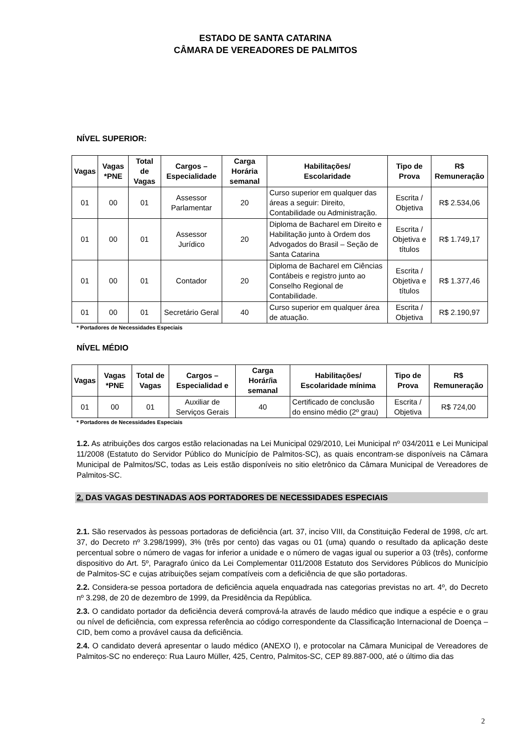ESTADO DE SANTA CATARINA
CÂMARA DE VEREADORES DE PALMITOS
NÍVEL SUPERIOR:
| Vagas | Vagas *PNE | Total de Vagas | Cargos – Especialidade | Carga Horária semanal | Habilitações/ Escolaridade | Tipo de Prova | R$ Remuneração |
| --- | --- | --- | --- | --- | --- | --- | --- |
| 01 | 00 | 01 | Assessor Parlamentar | 20 | Curso superior em qualquer das áreas a seguir: Direito, Contabilidade ou Administração. | Escrita / Objetiva | R$ 2.534,06 |
| 01 | 00 | 01 | Assessor Jurídico | 20 | Diploma de Bacharel em Direito e Habilitação junto à Ordem dos Advogados do Brasil – Seção de Santa Catarina | Escrita / Objetiva e títulos | R$ 1.749,17 |
| 01 | 00 | 01 | Contador | 20 | Diploma de Bacharel em Ciências Contábeis e registro junto ao Conselho Regional de Contabilidade. | Escrita / Objetiva e títulos | R$ 1.377,46 |
| 01 | 00 | 01 | Secretário Geral | 40 | Curso superior em qualquer área de atuação. | Escrita / Objetiva | R$ 2.190,97 |
* Portadores de Necessidades Especiais
NÍVEL MÉDIO
| Vagas | Vagas *PNE | Total de Vagas | Cargos – Especialidad e | Carga Horár/ia semanal | Habilitações/ Escolaridade mínima | Tipo de Prova | R$ Remuneração |
| --- | --- | --- | --- | --- | --- | --- | --- |
| 01 | 00 | 01 | Auxiliar de Serviços Gerais | 40 | Certificado de conclusão do ensino médio (2º grau) | Escrita / Objetiva | R$ 724,00 |
* Portadores de Necessidades Especiais
1.2. As atribuições dos cargos estão relacionadas na Lei Municipal 029/2010, Lei Municipal nº 034/2011 e Lei Municipal 11/2008 (Estatuto do Servidor Público do Município de Palmitos-SC), as quais encontram-se disponíveis na Câmara Municipal de Palmitos/SC, todas as Leis estão disponíveis no sitio eletrônico da Câmara Municipal de Vereadores de Palmitos-SC.
2. DAS VAGAS DESTINADAS AOS PORTADORES DE NECESSIDADES ESPECIAIS
2.1. São reservados às pessoas portadoras de deficiência (art. 37, inciso VIII, da Constituição Federal de 1998, c/c art. 37, do Decreto nº 3.298/1999), 3% (três por cento) das vagas ou 01 (uma) quando o resultado da aplicação deste percentual sobre o número de vagas for inferior a unidade e o número de vagas igual ou superior a 03 (três), conforme dispositivo do Art. 5º, Paragrafo único da Lei Complementar 011/2008 Estatuto dos Servidores Públicos do Município de Palmitos-SC e cujas atribuições sejam compatíveis com a deficiência de que são portadoras.
2.2. Considera-se pessoa portadora de deficiência aquela enquadrada nas categorias previstas no art. 4º, do Decreto nº 3.298, de 20 de dezembro de 1999, da Presidência da República.
2.3. O candidato portador da deficiência deverá comprová-la através de laudo médico que indique a espécie e o grau ou nível de deficiência, com expressa referência ao código correspondente da Classificação Internacional de Doença – CID, bem como a provável causa da deficiência.
2.4. O candidato deverá apresentar o laudo médico (ANEXO I), e protocolar na Câmara Municipal de Vereadores de Palmitos-SC no endereço: Rua Lauro Müller, 425, Centro, Palmitos-SC, CEP 89.887-000, até o último dia das
2